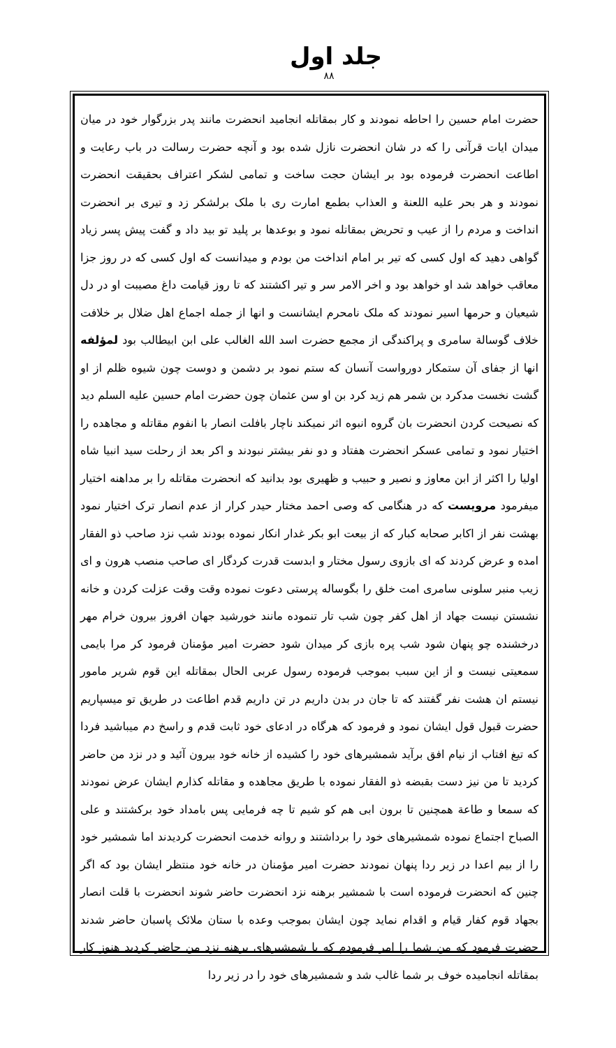جلد اول
۸۸
حضرت امام حسین را احاطه نمودند و کار بمقاتله انجامید انحضرت مانند پدر بزرگوار خود در میان میدان ایات قرآنی را که در شان انحضرت نازل شده بود و آنچه حضرت رسالت در باب رعایت و اطاعت انحضرت فرموده بود بر ایشان حجت ساخت و تمامی لشکر اعتراف بحقیقت انحضرت نمودند و هر بحر علیه اللعنة و العذاب بطمع امارت ری با ملک برلشکر زد و تیری بر انحضرت انداخت و مردم را از عیب و تحریض بمقاتله نمود و بوعدها بر پلید تو بید داد و گفت پیش پسر زیاد گواهی دهید که اول کسی که تیر بر امام انداخت من بودم و میدانست که اول کسی که در روز جزا معاقب خواهد شد او خواهد بود و اخر الامر سر و تیر اکشتند که تا روز قیامت داغ مصیبت او در دل شیعیان و حرمها اسیر نمودند که ملک نامحرم ایشانست و انها از جمله اجماع اهل ضلال بر خلافت خلاف گوسالة سامری و پراکندگی از مجمع حضرت اسد الله الغالب علی ابن ابیطالب بود لمؤلفه انها از جفای آن ستمکار دورواست آنسان که ستم نمود بر دشمن و دوست چون شیوه ظلم از او گشت نخست مدکرد بن شمر هم زید کرد بن او سن عثمان چون حضرت امام حسین علیه السلم دید که نصیحت کردن انحضرت بان گروه انبوه اثر نمیکند ناچار بافلت انصار با انفوم مقاتله و مجاهده را اختیار نمود و تمامی عسکر انحضرت هفتاد و دو نفر بیشتر نبودند و اکر بعد از رحلت سید انبیا شاه اولیا را اکثر از ابن معاوز و نصیر و حبیب و ظهیری بود بدانید که انحضرت مقاتله را بر مداهنه اختیار میفرمود مرویست که در هنگامی که وصی احمد مختار حیدر کرار از عدم انصار ترک اختیار نمود بهشت نفر از اکابر صحابه کبار که از بیعت ابو بکر غدار انکار نموده بودند شب نزد صاحب ذو الفقار امده و عرض کردند که ای بازوی رسول مختار و ابدست قدرت کردگار ای صاحب منصب هرون و ای زیب منبر سلونی سامری امت خلق را بگوساله پرستی دعوت نموده وقت وقت عزلت کردن و خانه نشستن نیست جهاد از اهل کفر چون شب تار تنموده مانند خورشید جهان افروز بیرون خرام مهر درخشنده چو پنهان شود شب پره بازی کر میدان شود حضرت امیر مؤمنان فرمود کر مرا بایمی سمعیتی نیست و از این سبب بموجب فرموده رسول عربی الحال بمقاتله این قوم شریر مامور نیستم ان هشت نفر گفتند که تا جان در بدن داریم در تن داریم قدم اطاعت در طریق تو میسپاریم حضرت قبول قول ایشان نمود و فرمود که هرگاه در ادعای خود ثابت قدم و راسخ دم میباشید فردا که تیغ افتاب از نیام افق برآید شمشیرهای خود را کشیده از خانه خود بیرون آئید و در نزد من حاضر کردید تا من نیز دست بقبضه ذو الفقار نموده با طریق مجاهده و مقاتله کذارم ایشان عرض نمودند که سمعا و طاعة همچنین تا برون ابی هم کو شیم تا چه فرمایی پس بامداد خود برکشتند و علی الصباح اجتماع نموده شمشیرهای خود را برداشتند و روانه خدمت انحضرت کردیدند اما شمشیر خود را از بیم اعدا در زیر ردا پنهان نمودند حضرت امیر مؤمنان در خانه خود منتظر ایشان بود که اگر چنین که انحضرت فرموده است با شمشیر برهنه نزد انحضرت حاضر شوند انحضرت با قلت انصار بجهاد قوم کفار قیام و اقدام نماید چون ایشان بموجب وعده با ستان ملائک پاسبان حاضر شدند حضرت فرمود که من شما را امر فرمودم که با شمشیرهای برهنه نزد من حاضر کردید هنوز کار بمقاتله انجامیده خوف بر شما غالب شد و شمشیرهای خود را در زیر ردا